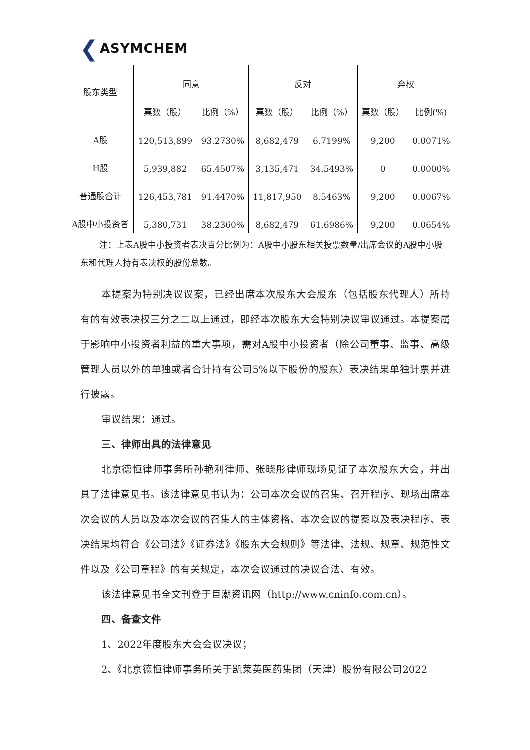❮ ASYMCHEM
| 股东类型 | 同意 | | 反对 | | 弃权 | |
| --- | --- | --- | --- | --- | --- | --- |
| | 票数（股） | 比例（%） | 票数（股） | 比例（%） | 票数（股） | 比例(%) |
| A股 | 120,513,899 | 93.2730% | 8,682,479 | 6.7199% | 9,200 | 0.0071% |
| H股 | 5,939,882 | 65.4507% | 3,135,471 | 34.5493% | 0 | 0.0000% |
| 普通股合计 | 126,453,781 | 91.4470% | 11,817,950 | 8.5463% | 9,200 | 0.0067% |
| A股中小投资者 | 5,380,731 | 38.2360% | 8,682,479 | 61.6986% | 9,200 | 0.0654% |
注：上表A股中小投资者表决百分比例为：A股中小股东相关投票数量/出席会议的A股中小股东和代理人持有表决权的股份总数。
本提案为特别决议议案，已经出席本次股东大会股东（包括股东代理人）所持有的有效表决权三分之二以上通过，即经本次股东大会特别决议审议通过。本提案属于影响中小投资者利益的重大事项，需对A股中小投资者（除公司董事、监事、高级管理人员以外的单独或者合计持有公司5%以下股份的股东）表决结果单独计票并进行披露。
审议结果：通过。
三、律师出具的法律意见
北京德恒律师事务所孙艳利律师、张晓彤律师现场见证了本次股东大会，并出具了法律意见书。该法律意见书认为：公司本次会议的召集、召开程序、现场出席本次会议的人员以及本次会议的召集人的主体资格、本次会议的提案以及表决程序、表决结果均符合《公司法》《证券法》《股东大会规则》等法律、法规、规章、规范性文件以及《公司章程》的有关规定，本次会议通过的决议合法、有效。
该法律意见书全文刊登于巨潮资讯网（http://www.cninfo.com.cn）。
四、备查文件
1、2022年度股东大会会议决议；
2、《北京德恒律师事务所关于凯莱英医药集团（天津）股份有限公司2022